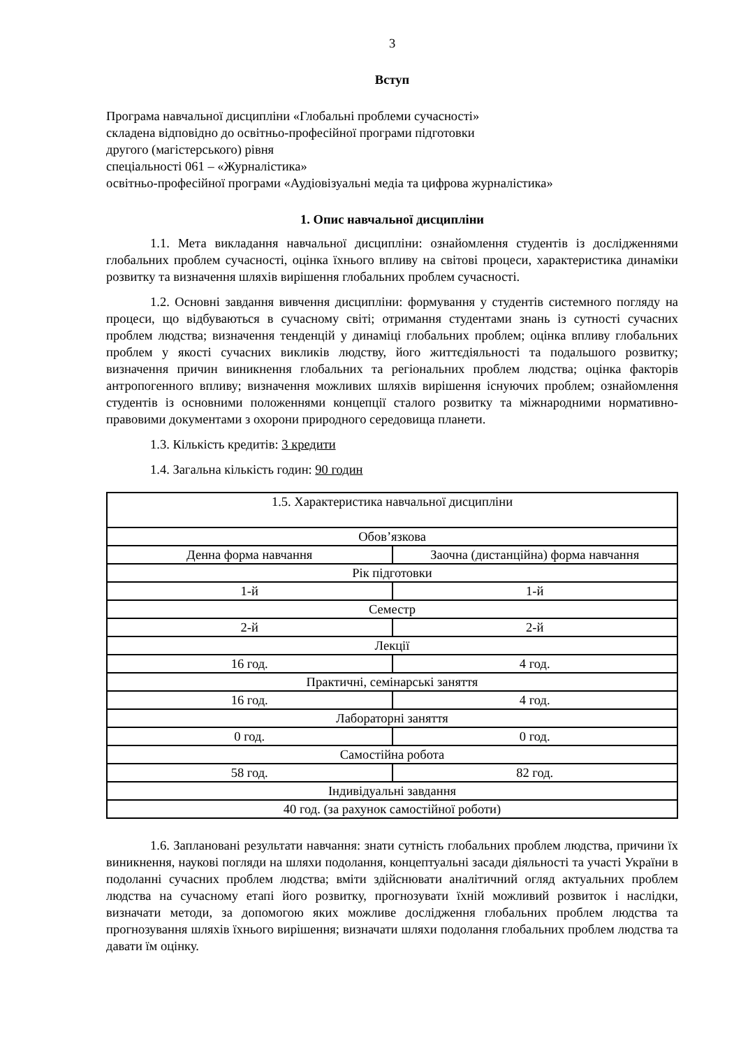3
Вступ
Програма навчальної дисципліни «Глобальні проблеми сучасності»
складена відповідно до освітньо-професійної програми підготовки
другого (магістерського) рівня
спеціальності 061 – «Журналістика»
освітньо-професійної програми «Аудіовізуальні медіа та цифрова журналістика»
1. Опис навчальної дисципліни
1.1. Мета викладання навчальної дисципліни: ознайомлення студентів із дослідженнями глобальних проблем сучасності, оцінка їхнього впливу на світові процеси, характеристика динаміки розвитку та визначення шляхів вирішення глобальних проблем сучасності.
1.2. Основні завдання вивчення дисципліни: формування у студентів системного погляду на процеси, що відбуваються в сучасному світі; отримання студентами знань із сутності сучасних проблем людства; визначення тенденцій у динаміці глобальних проблем; оцінка впливу глобальних проблем у якості сучасних викликів людству, його життєдіяльності та подальшого розвитку; визначення причин виникнення глобальних та регіональних проблем людства; оцінка факторів антропогенного впливу; визначення можливих шляхів вирішення існуючих проблем; ознайомлення студентів із основними положеннями концепції сталого розвитку та міжнародними нормативно-правовими документами з охорони природного середовища планети.
1.3. Кількість кредитів: 3 кредити
1.4. Загальна кількість годин: 90 годин
| 1.5. Характеристика навчальної дисципліни | |
| Обов’язкова | |
| Денна форма навчання | Заочна (дистанційна) форма навчання |
| Рік підготовки | |
| 1-й | 1-й |
| Семестр | |
| 2-й | 2-й |
| Лекції | |
| 16 год. | 4 год. |
| Практичні, семінарські заняття | |
| 16 год. | 4 год. |
| Лабораторні заняття | |
| 0 год. | 0 год. |
| Самостійна робота | |
| 58 год. | 82 год. |
| Індивідуальні завдання | |
| 40 год. (за рахунок самостійної роботи) | |
1.6. Заплановані результати навчання: знати сутність глобальних проблем людства, причини їх виникнення, наукові погляди на шляхи подолання, концептуальні засади діяльності та участі України в подоланні сучасних проблем людства; вміти здійснювати аналітичний огляд актуальних проблем людства на сучасному етапі його розвитку, прогнозувати їхній можливий розвиток і наслідки, визначати методи, за допомогою яких можливе дослідження глобальних проблем людства та прогнозування шляхів їхнього вирішення; визначати шляхи подолання глобальних проблем людства та давати їм оцінку.